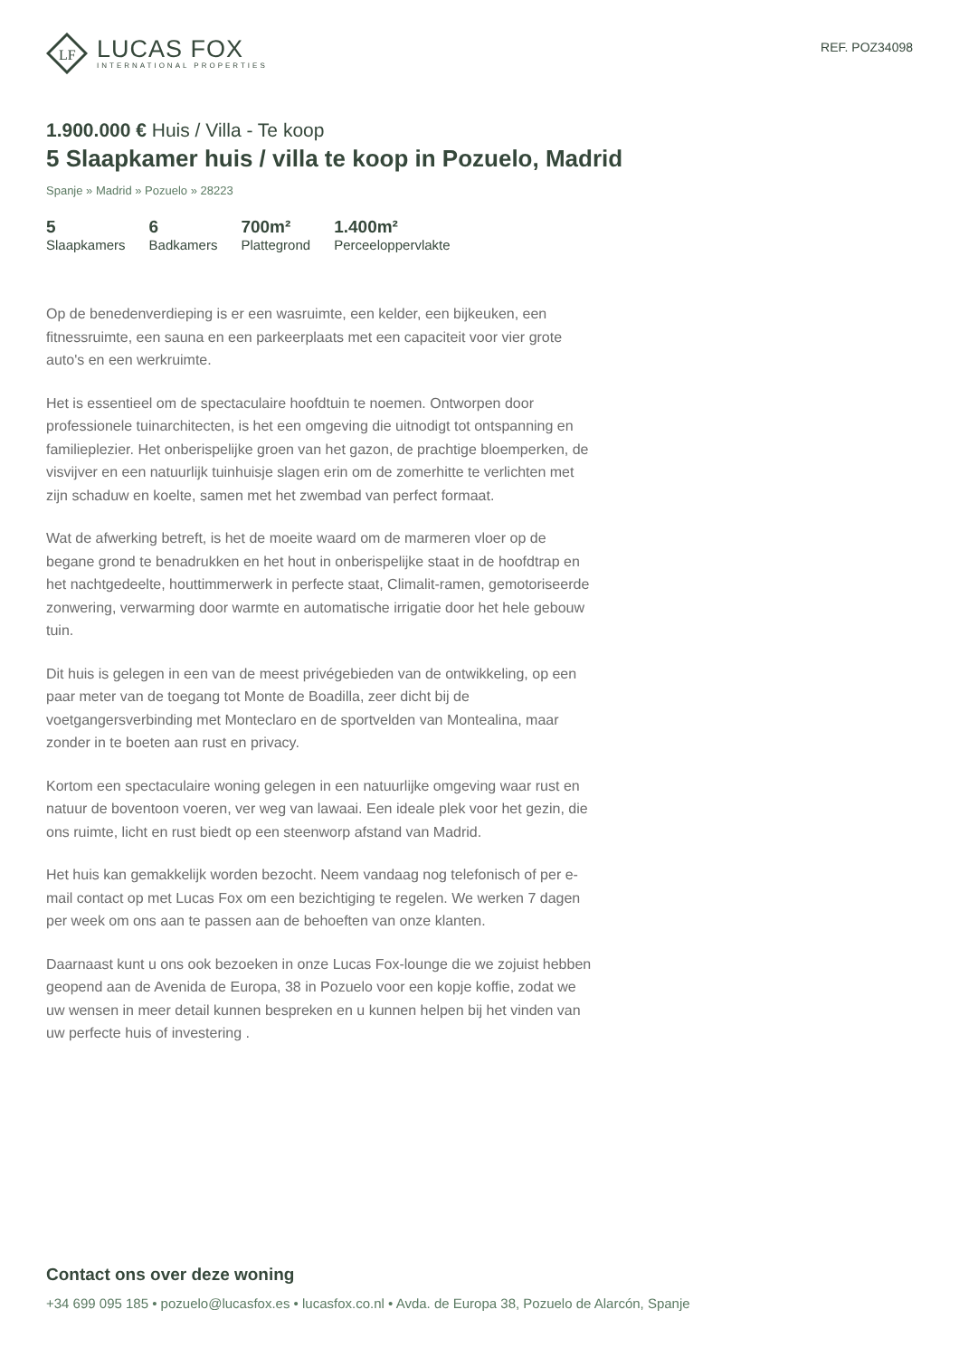LF
LUCAS FOX
INTERNATIONAL PROPERTIES
REF. POZ34098
1.900.000 € Huis / Villa - Te koop
5 Slaapkamer huis / villa te koop in Pozuelo, Madrid
Spanje » Madrid » Pozuelo » 28223
5
Slaapkamers
6
Badkamers
700m²
Plattegrond
1.400m²
Perceeloppervlakte
Op de benedenverdieping is er een wasruimte, een kelder, een bijkeuken, een fitnessruimte, een sauna en een parkeerplaats met een capaciteit voor vier grote auto's en een werkruimte.
Het is essentieel om de spectaculaire hoofdtuin te noemen. Ontworpen door professionele tuinarchitecten, is het een omgeving die uitnodigt tot ontspanning en familieplezier. Het onberispelijke groen van het gazon, de prachtige bloemperken, de visvijver en een natuurlijk tuinhuisje slagen erin om de zomerhitte te verlichten met zijn schaduw en koelte, samen met het zwembad van perfect formaat.
Wat de afwerking betreft, is het de moeite waard om de marmeren vloer op de begane grond te benadrukken en het hout in onberispelijke staat in de hoofdtrap en het nachtgedeelte, houttimmerwerk in perfecte staat, Climalit-ramen, gemotoriseerde zonwering, verwarming door warmte en automatische irrigatie door het hele gebouw tuin.
Dit huis is gelegen in een van de meest privégebieden van de ontwikkeling, op een paar meter van de toegang tot Monte de Boadilla, zeer dicht bij de voetgangersverbinding met Monteclaro en de sportvelden van Montealina, maar zonder in te boeten aan rust en privacy.
Kortom een spectaculaire woning gelegen in een natuurlijke omgeving waar rust en natuur de boventoon voeren, ver weg van lawaai. Een ideale plek voor het gezin, die ons ruimte, licht en rust biedt op een steenworp afstand van Madrid.
Het huis kan gemakkelijk worden bezocht. Neem vandaag nog telefonisch of per e-mail contact op met Lucas Fox om een bezichtiging te regelen. We werken 7 dagen per week om ons aan te passen aan de behoeften van onze klanten.
Daarnaast kunt u ons ook bezoeken in onze Lucas Fox-lounge die we zojuist hebben geopend aan de Avenida de Europa, 38 in Pozuelo voor een kopje koffie, zodat we uw wensen in meer detail kunnen bespreken en u kunnen helpen bij het vinden van uw perfecte huis of investering .
Contact ons over deze woning
+34 699 095 185 • pozuelo@lucasfox.es • lucasfox.co.nl • Avda. de Europa 38, Pozuelo de Alarcón, Spanje